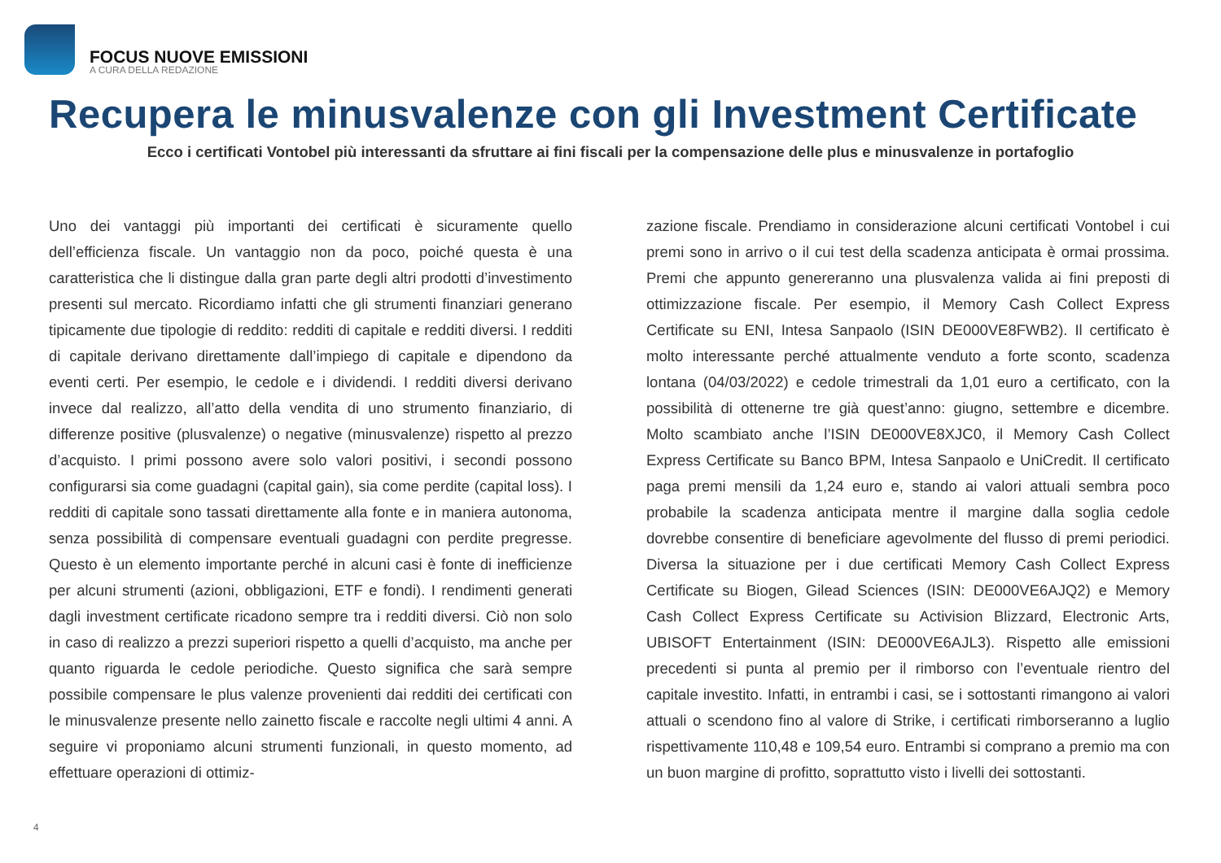FOCUS NUOVE EMISSIONI
A CURA DELLA REDAZIONE
Recupera le minusvalenze con gli Investment Certificate
Ecco i certificati Vontobel più interessanti da sfruttare ai fini fiscali per la compensazione delle plus e minusvalenze in portafoglio
Uno dei vantaggi più importanti dei certificati è sicuramente quello dell’efficienza fiscale. Un vantaggio non da poco, poiché questa è una caratteristica che li distingue dalla gran parte degli altri prodotti d’investimento presenti sul mercato. Ricordiamo infatti che gli strumenti finanziari generano tipicamente due tipologie di reddito: redditi di capitale e redditi diversi. I redditi di capitale derivano direttamente dall’impiego di capitale e dipendono da eventi certi. Per esempio, le cedole e i dividendi. I redditi diversi derivano invece dal realizzo, all’atto della vendita di uno strumento finanziario, di differenze positive (plusvalenze) o negative (minusvalenze) rispetto al prezzo d’acquisto. I primi possono avere solo valori positivi, i secondi possono configurarsi sia come guadagni (capital gain), sia come perdite (capital loss). I redditi di capitale sono tassati direttamente alla fonte e in maniera autonoma, senza possibilità di compensare eventuali guadagni con perdite pregresse. Questo è un elemento importante perché in alcuni casi è fonte di inefficienze per alcuni strumenti (azioni, obbligazioni, ETF e fondi). I rendimenti generati dagli investment certificate ricadono sempre tra i redditi diversi. Ciò non solo in caso di realizzo a prezzi superiori rispetto a quelli d’acquisto, ma anche per quanto riguarda le cedole periodiche. Questo significa che sarà sempre possibile compensare le plus valenze provenienti dai redditi dei certificati con le minusvalenze presente nello zainetto fiscale e raccolte negli ultimi 4 anni. A seguire vi proponiamo alcuni strumenti funzionali, in questo momento, ad effettuare operazioni di ottimiz-
zazione fiscale. Prendiamo in considerazione alcuni certificati Vontobel i cui premi sono in arrivo o il cui test della scadenza anticipata è ormai prossima. Premi che appunto genereranno una plusvalenza valida ai fini preposti di ottimizzazione fiscale. Per esempio, il Memory Cash Collect Express Certificate su ENI, Intesa Sanpaolo (ISIN DE000VE8FWB2). Il certificato è molto interessante perché attualmente venduto a forte sconto, scadenza lontana (04/03/2022) e cedole trimestrali da 1,01 euro a certificato, con la possibilità di ottenerne tre già quest’anno: giugno, settembre e dicembre. Molto scambiato anche l’ISIN DE000VE8XJC0, il Memory Cash Collect Express Certificate su Banco BPM, Intesa Sanpaolo e UniCredit. Il certificato paga premi mensili da 1,24 euro e, stando ai valori attuali sembra poco probabile la scadenza anticipata mentre il margine dalla soglia cedole dovrebbe consentire di beneficiare agevolmente del flusso di premi periodici. Diversa la situazione per i due certificati Memory Cash Collect Express Certificate su Biogen, Gilead Sciences (ISIN: DE000VE6AJQ2) e Memory Cash Collect Express Certificate su Activision Blizzard, Electronic Arts, UBISOFT Entertainment (ISIN: DE000VE6AJL3). Rispetto alle emissioni precedenti si punta al premio per il rimborso con l’eventuale rientro del capitale investito. Infatti, in entrambi i casi, se i sottostanti rimangono ai valori attuali o scendono fino al valore di Strike, i certificati rimborseranno a luglio rispettivamente 110,48 e 109,54 euro. Entrambi si comprano a premio ma con un buon margine di profitto, soprattutto visto i livelli dei sottostanti.
4